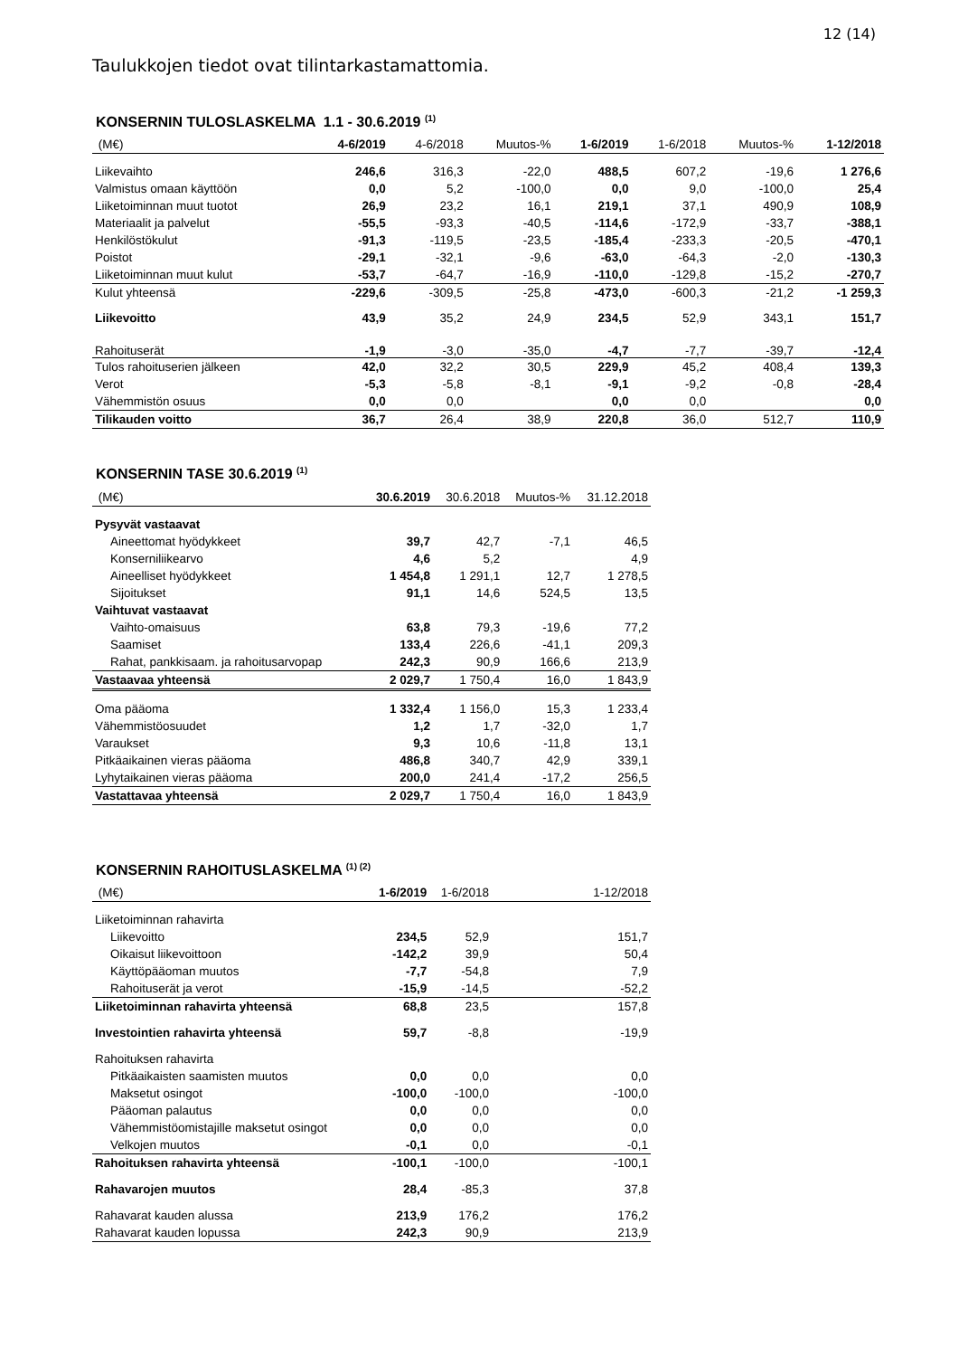12 (14)
Taulukkojen tiedot ovat tilintarkastamattomia.
KONSERNIN TULOSLASKELMA 1.1 - 30.6.2019 <sup>(1)</sup>
| (M€) | 4-6/2019 | 4-6/2018 | Muutos-% | 1-6/2019 | 1-6/2018 | Muutos-% | 1-12/2018 |
| --- | --- | --- | --- | --- | --- | --- | --- |
| Liikevaihto | 246,6 | 316,3 | -22,0 | 488,5 | 607,2 | -19,6 | 1 276,6 |
| Valmistus omaan käyttöön | 0,0 | 5,2 | -100,0 | 0,0 | 9,0 | -100,0 | 25,4 |
| Liiketoiminnan muut tuotot | 26,9 | 23,2 | 16,1 | 219,1 | 37,1 | 490,9 | 108,9 |
| Materiaalit ja palvelut | -55,5 | -93,3 | -40,5 | -114,6 | -172,9 | -33,7 | -388,1 |
| Henkilöstökulut | -91,3 | -119,5 | -23,5 | -185,4 | -233,3 | -20,5 | -470,1 |
| Poistot | -29,1 | -32,1 | -9,6 | -63,0 | -64,3 | -2,0 | -130,3 |
| Liiketoiminnan muut kulut | -53,7 | -64,7 | -16,9 | -110,0 | -129,8 | -15,2 | -270,7 |
| Kulut yhteensä | -229,6 | -309,5 | -25,8 | -473,0 | -600,3 | -21,2 | -1 259,3 |
| Liikevoitto | 43,9 | 35,2 | 24,9 | 234,5 | 52,9 | 343,1 | 151,7 |
| Rahoituserät | -1,9 | -3,0 | -35,0 | -4,7 | -7,7 | -39,7 | -12,4 |
| Tulos rahoituserien jälkeen | 42,0 | 32,2 | 30,5 | 229,9 | 45,2 | 408,4 | 139,3 |
| Verot | -5,3 | -5,8 | -8,1 | -9,1 | -9,2 | -0,8 | -28,4 |
| Vähemmistön osuus | 0,0 | 0,0 | | 0,0 | 0,0 | | 0,0 |
| Tilikauden voitto | 36,7 | 26,4 | 38,9 | 220,8 | 36,0 | 512,7 | 110,9 |
KONSERNIN TASE 30.6.2019 <sup>(1)</sup>
| (M€) | 30.6.2019 | 30.6.2018 | Muutos-% | 31.12.2018 |
| --- | --- | --- | --- | --- |
| Pysyvät vastaavat | | | | |
| Aineettomat hyödykkeet | 39,7 | 42,7 | -7,1 | 46,5 |
| Konserniliikearvo | 4,6 | 5,2 | | 4,9 |
| Aineelliset hyödykkeet | 1 454,8 | 1 291,1 | 12,7 | 1 278,5 |
| Sijoitukset | 91,1 | 14,6 | 524,5 | 13,5 |
| Vaihtuvat vastaavat | | | | |
| Vaihto-omaisuus | 63,8 | 79,3 | -19,6 | 77,2 |
| Saamiset | 133,4 | 226,6 | -41,1 | 209,3 |
| Rahat, pankkisaam. ja rahoitusarvopap | 242,3 | 90,9 | 166,6 | 213,9 |
| Vastaavaa yhteensä | 2 029,7 | 1 750,4 | 16,0 | 1 843,9 |
| Oma pääoma | 1 332,4 | 1 156,0 | 15,3 | 1 233,4 |
| Vähemmistöosuudet | 1,2 | 1,7 | -32,0 | 1,7 |
| Varaukset | 9,3 | 10,6 | -11,8 | 13,1 |
| Pitkäaikainen vieras pääoma | 486,8 | 340,7 | 42,9 | 339,1 |
| Lyhytaikainen vieras pääoma | 200,0 | 241,4 | -17,2 | 256,5 |
| Vastattavaa yhteensä | 2 029,7 | 1 750,4 | 16,0 | 1 843,9 |
KONSERNIN RAHOITUSLASKELMA <sup>(1) (2)</sup>
| (M€) | 1-6/2019 | 1-6/2018 | 1-12/2018 |
| --- | --- | --- | --- |
| Liiketoiminnan rahavirta | | | |
| Liikevoitto | 234,5 | 52,9 | 151,7 |
| Oikaisut liikevoittoon | -142,2 | 39,9 | 50,4 |
| Käyttöpääoman muutos | -7,7 | -54,8 | 7,9 |
| Rahoituserät ja verot | -15,9 | -14,5 | -52,2 |
| Liiketoiminnan rahavirta yhteensä | 68,8 | 23,5 | 157,8 |
| Investointien rahavirta yhteensä | 59,7 | -8,8 | -19,9 |
| Rahoituksen rahavirta | | | |
| Pitkäaikaisten saamisten muutos | 0,0 | 0,0 | 0,0 |
| Maksetut osingot | -100,0 | -100,0 | -100,0 |
| Pääoman palautus | 0,0 | 0,0 | 0,0 |
| Vähemmistöomistajille maksetut osingot | 0,0 | 0,0 | 0,0 |
| Velkojen muutos | -0,1 | 0,0 | -0,1 |
| Rahoituksen rahavirta yhteensä | -100,1 | -100,0 | -100,1 |
| Rahavarojen muutos | 28,4 | -85,3 | 37,8 |
| Rahavarat kauden alussa | 213,9 | 176,2 | 176,2 |
| Rahavarat kauden lopussa | 242,3 | 90,9 | 213,9 |